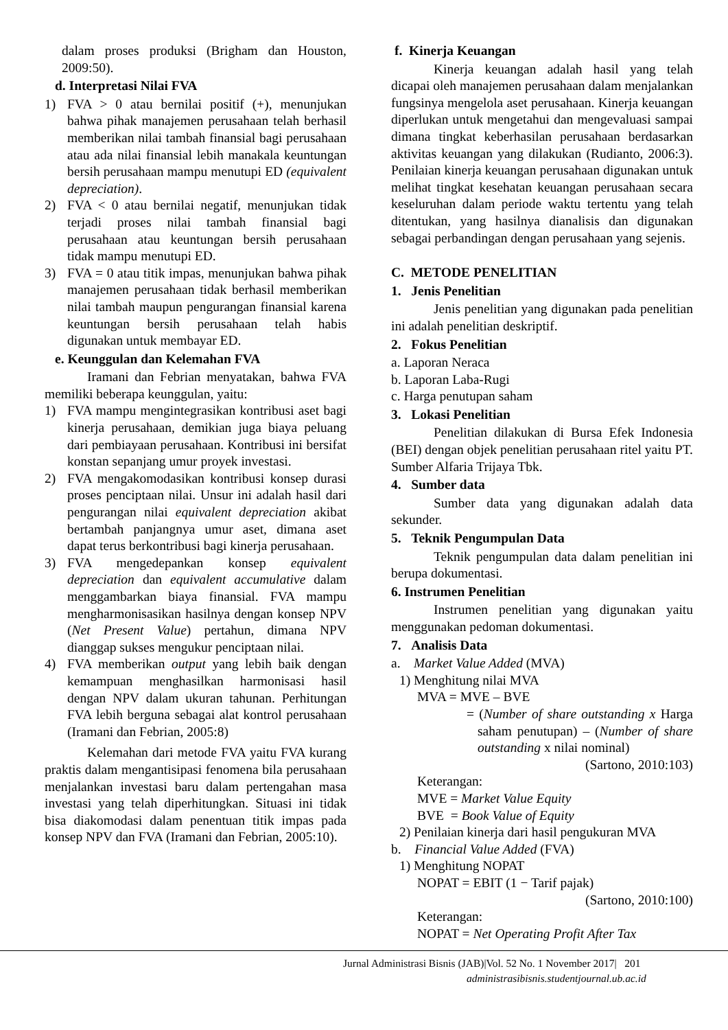dalam proses produksi (Brigham dan Houston, 2009:50).
d. Interpretasi Nilai FVA
1) FVA > 0 atau bernilai positif (+), menunjukan bahwa pihak manajemen perusahaan telah berhasil memberikan nilai tambah finansial bagi perusahaan atau ada nilai finansial lebih manakala keuntungan bersih perusahaan mampu menutupi ED (equivalent depreciation).
2) FVA < 0 atau bernilai negatif, menunjukan tidak terjadi proses nilai tambah finansial bagi perusahaan atau keuntungan bersih perusahaan tidak mampu menutupi ED.
3) FVA = 0 atau titik impas, menunjukan bahwa pihak manajemen perusahaan tidak berhasil memberikan nilai tambah maupun pengurangan finansial karena keuntungan bersih perusahaan telah habis digunakan untuk membayar ED.
e. Keunggulan dan Kelemahan FVA
Iramani dan Febrian menyatakan, bahwa FVA memiliki beberapa keunggulan, yaitu:
1) FVA mampu mengintegrasikan kontribusi aset bagi kinerja perusahaan, demikian juga biaya peluang dari pembiayaan perusahaan. Kontribusi ini bersifat konstan sepanjang umur proyek investasi.
2) FVA mengakomodasikan kontribusi konsep durasi proses penciptaan nilai. Unsur ini adalah hasil dari pengurangan nilai equivalent depreciation akibat bertambah panjangnya umur aset, dimana aset dapat terus berkontribusi bagi kinerja perusahaan.
3) FVA mengedepankan konsep equivalent depreciation dan equivalent accumulative dalam menggambarkan biaya finansial. FVA mampu mengharmonisasikan hasilnya dengan konsep NPV (Net Present Value) pertahun, dimana NPV dianggap sukses mengukur penciptaan nilai.
4) FVA memberikan output yang lebih baik dengan kemampuan menghasilkan harmonisasi hasil dengan NPV dalam ukuran tahunan. Perhitungan FVA lebih berguna sebagai alat kontrol perusahaan (Iramani dan Febrian, 2005:8)
Kelemahan dari metode FVA yaitu FVA kurang praktis dalam mengantisipasi fenomena bila perusahaan menjalankan investasi baru dalam pertengahan masa investasi yang telah diperhitungkan. Situasi ini tidak bisa diakomodasi dalam penentuan titik impas pada konsep NPV dan FVA (Iramani dan Febrian, 2005:10).
f. Kinerja Keuangan
Kinerja keuangan adalah hasil yang telah dicapai oleh manajemen perusahaan dalam menjalankan fungsinya mengelola aset perusahaan. Kinerja keuangan diperlukan untuk mengetahui dan mengevaluasi sampai dimana tingkat keberhasilan perusahaan berdasarkan aktivitas keuangan yang dilakukan (Rudianto, 2006:3). Penilaian kinerja keuangan perusahaan digunakan untuk melihat tingkat kesehatan keuangan perusahaan secara keseluruhan dalam periode waktu tertentu yang telah ditentukan, yang hasilnya dianalisis dan digunakan sebagai perbandingan dengan perusahaan yang sejenis.
C. METODE PENELITIAN
1. Jenis Penelitian
Jenis penelitian yang digunakan pada penelitian ini adalah penelitian deskriptif.
2. Fokus Penelitian
a. Laporan Neraca
b. Laporan Laba-Rugi
c. Harga penutupan saham
3. Lokasi Penelitian
Penelitian dilakukan di Bursa Efek Indonesia (BEI) dengan objek penelitian perusahaan ritel yaitu PT. Sumber Alfaria Trijaya Tbk.
4. Sumber data
Sumber data yang digunakan adalah data sekunder.
5. Teknik Pengumpulan Data
Teknik pengumpulan data dalam penelitian ini berupa dokumentasi.
6. Instrumen Penelitian
Instrumen penelitian yang digunakan yaitu menggunakan pedoman dokumentasi.
7. Analisis Data
a. Market Value Added (MVA)
1) Menghitung nilai MVA
MVA = MVE – BVE
= (Number of share outstanding x Harga saham penutupan) – (Number of share outstanding x nilai nominal)
(Sartono, 2010:103)
Keterangan:
MVE = Market Value Equity
BVE = Book Value of Equity
2) Penilaian kinerja dari hasil pengukuran MVA
b. Financial Value Added (FVA)
1) Menghitung NOPAT
NOPAT = EBIT (1 − Tarif pajak)
(Sartono, 2010:100)
Keterangan:
NOPAT = Net Operating Profit After Tax
Jurnal Administrasi Bisnis (JAB)|Vol. 52 No. 1 November 2017| 201
administrasibisnis.studentjournal.ub.ac.id